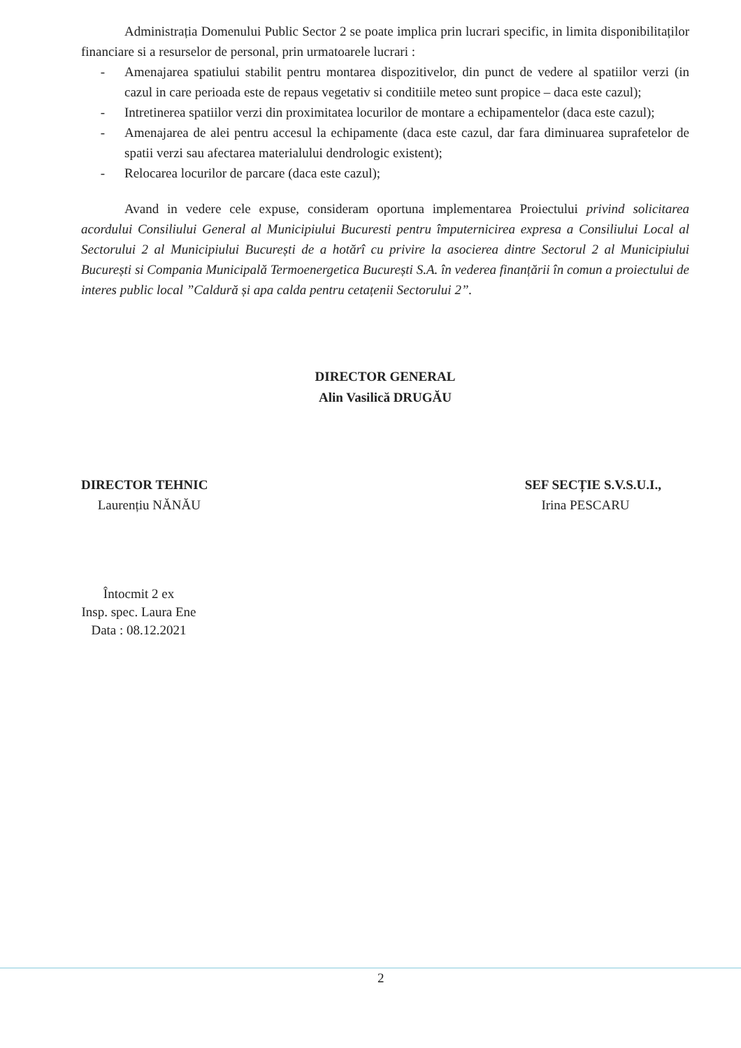Administrația Domenului Public Sector 2 se poate implica prin lucrari specific, in limita disponibilitaților financiare si a resurselor de personal, prin urmatoarele lucrari :
- Amenajarea spatiului stabilit pentru montarea dispozitivelor, din punct de vedere al spatiilor verzi (in cazul in care perioada este de repaus vegetativ si conditiile meteo sunt propice – daca este cazul);
- Intretinerea spatiilor verzi din proximitatea locurilor de montare a echipamentelor (daca este cazul);
- Amenajarea de alei pentru accesul la echipamente (daca este cazul, dar fara diminuarea suprafetelor de spatii verzi sau afectarea materialului dendrologic existent);
- Relocarea locurilor de parcare (daca este cazul);
Avand in vedere cele expuse, consideram oportuna implementarea Proiectului privind solicitarea acordului Consiliului General al Municipiului Bucuresti pentru împuternicirea expresa a Consiliului Local al Sectorului 2 al Municipiului București de a hotărî cu privire la asocierea dintre Sectorul 2 al Municipiului București si Compania Municipală Termoenergetica București S.A. în vederea finanțării în comun a proiectului de interes public local ”Caldură și apa calda pentru cetațenii Sectorului 2”.
DIRECTOR GENERAL
Alin Vasilică DRUGĂU
DIRECTOR TEHNIC
Laurențiu NĂNĂU
Întocmit 2 ex
Insp. spec. Laura Ene
Data : 08.12.2021
SEF SECȚIE S.V.S.U.I.,
Irina PESCARU
2